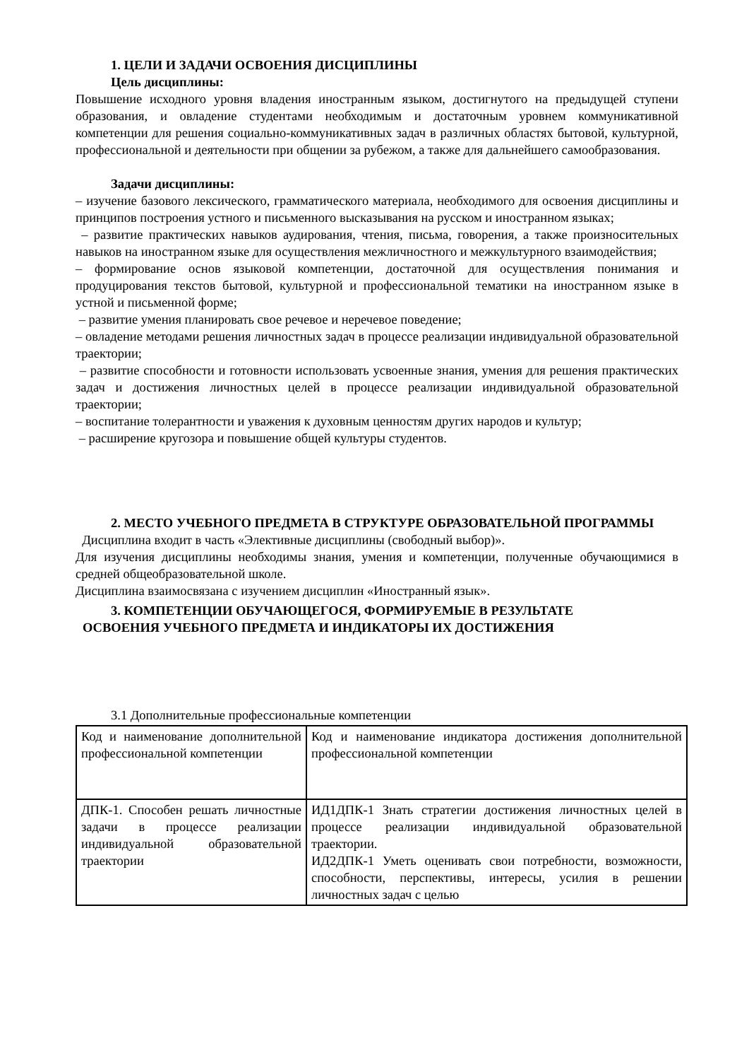1. ЦЕЛИ И ЗАДАЧИ ОСВОЕНИЯ ДИСЦИПЛИНЫ
Цель дисциплины:
Повышение исходного уровня владения иностранным языком, достигнутого на предыдущей ступени образования, и овладение студентами необходимым и достаточным уровнем коммуникативной компетенции для решения социально-коммуникативных задач в различных областях бытовой, культурной, профессиональной и деятельности при общении за рубежом, а также для дальнейшего самообразования.
Задачи дисциплины:
– изучение базового лексического, грамматического материала, необходимого для освоения дисциплины и принципов построения устного и письменного высказывания на русском и иностранном языках;
– развитие практических навыков аудирования, чтения, письма, говорения, а также произносительных навыков на иностранном языке для осуществления межличностного и межкультурного взаимодействия;
– формирование основ языковой компетенции, достаточной для осуществления понимания и продуцирования текстов бытовой, культурной и профессиональной тематики на иностранном языке в устной и письменной форме;
– развитие умения планировать свое речевое и неречевое поведение;
– овладение методами решения личностных задач в процессе реализации индивидуальной образовательной траектории;
– развитие способности и готовности использовать усвоенные знания, умения для решения практических задач и достижения личностных целей в процессе реализации индивидуальной образовательной траектории;
– воспитание толерантности и уважения к духовным ценностям других народов и культур;
– расширение кругозора и повышение общей культуры студентов.
2. МЕСТО УЧЕБНОГО ПРЕДМЕТА В СТРУКТУРЕ ОБРАЗОВАТЕЛЬНОЙ ПРОГРАММЫ
Дисциплина входит в часть «Элективные дисциплины (свободный выбор)».
Для изучения дисциплины необходимы знания, умения и компетенции, полученные обучающимися в средней общеобразовательной школе.
Дисциплина взаимосвязана с изучением дисциплин «Иностранный язык».
3. КОМПЕТЕНЦИИ ОБУЧАЮЩЕГОСЯ, ФОРМИРУЕМЫЕ В РЕЗУЛЬТАТЕ
ОСВОЕНИЯ УЧЕБНОГО ПРЕДМЕТА И ИНДИКАТОРЫ ИХ ДОСТИЖЕНИЯ
3.1 Дополнительные профессиональные компетенции
| Код и наименование дополнительной профессиональной компетенции | Код и наименование индикатора достижения дополнительной профессиональной компетенции |
| ДПК-1. Способен решать личностные задачи в процессе реализации индивидуальной образовательной траектории | ИД1ДПК-1 Знать стратегии достижения личностных целей в процессе реализации индивидуальной образовательной траектории. ИД2ДПК-1 Уметь оценивать свои потребности, возможности, способности, перспективы, интересы, усилия в решении личностных задач с целью |